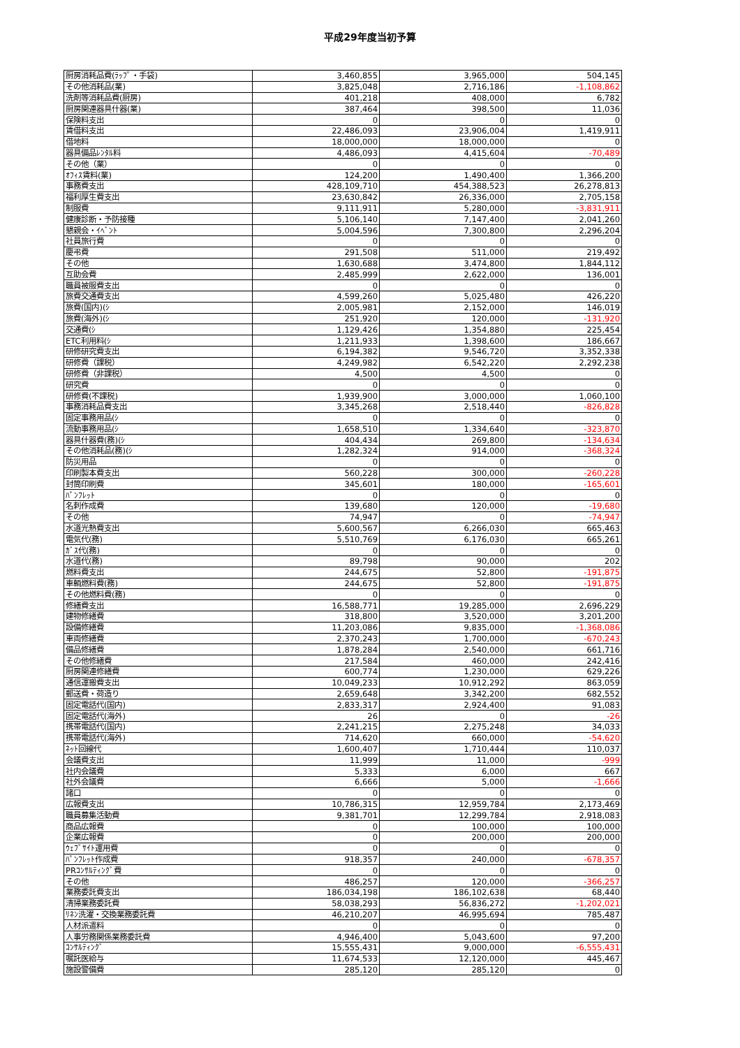平成29年度当初予算
| 厨房消耗品費(ﾗｯﾌﾟ・手袋) | 3,460,855 | 3,965,000 | 504,145 |
| その他消耗品(業) | 3,825,048 | 2,716,186 | -1,108,862 |
| 洗剤等消耗品費(厨房) | 401,218 | 408,000 | 6,782 |
| 厨房関連器具什器(業) | 387,464 | 398,500 | 11,036 |
| 保険料支出 | 0 | 0 | 0 |
| 賃借料支出 | 22,486,093 | 23,906,004 | 1,419,911 |
| 借地料 | 18,000,000 | 18,000,000 | 0 |
| 器具備品ﾚﾝﾀﾙ料 | 4,486,093 | 4,415,604 | -70,489 |
| その他（業） | 0 | 0 | 0 |
| ｵﾌｨｽ賃料(業) | 124,200 | 1,490,400 | 1,366,200 |
| 事務費支出 | 428,109,710 | 454,388,523 | 26,278,813 |
| 福利厚生費支出 | 23,630,842 | 26,336,000 | 2,705,158 |
| 制服費 | 9,111,911 | 5,280,000 | -3,831,911 |
| 健康診断・予防接種 | 5,106,140 | 7,147,400 | 2,041,260 |
| 懇親会・ｲﾍﾞﾝﾄ | 5,004,596 | 7,300,800 | 2,296,204 |
| 社員旅行費 | 0 | 0 | 0 |
| 慶弔費 | 291,508 | 511,000 | 219,492 |
| その他 | 1,630,688 | 3,474,800 | 1,844,112 |
| 互助会費 | 2,485,999 | 2,622,000 | 136,001 |
| 職員被服費支出 | 0 | 0 | 0 |
| 旅費交通費支出 | 4,599,260 | 5,025,480 | 426,220 |
| 旅費(国内)(ｼ | 2,005,981 | 2,152,000 | 146,019 |
| 旅費(海外)(ｼ | 251,920 | 120,000 | -131,920 |
| 交通費(ｼ | 1,129,426 | 1,354,880 | 225,454 |
| ETC利用料(ｼ | 1,211,933 | 1,398,600 | 186,667 |
| 研修研究費支出 | 6,194,382 | 9,546,720 | 3,352,338 |
| 研修費（課税） | 4,249,982 | 6,542,220 | 2,292,238 |
| 研修費（非課税） | 4,500 | 4,500 | 0 |
| 研究費 | 0 | 0 | 0 |
| 研修費(不課税) | 1,939,900 | 3,000,000 | 1,060,100 |
| 事務消耗品費支出 | 3,345,268 | 2,518,440 | -826,828 |
| 固定事務用品(ｼ | 0 | 0 | 0 |
| 流動事務用品(ｼ | 1,658,510 | 1,334,640 | -323,870 |
| 器具什器費(務)(ｼ | 404,434 | 269,800 | -134,634 |
| その他消耗品(務)(ｼ | 1,282,324 | 914,000 | -368,324 |
| 防災用品 | 0 | 0 | 0 |
| 印刷製本費支出 | 560,228 | 300,000 | -260,228 |
| 封筒印刷費 | 345,601 | 180,000 | -165,601 |
| ﾊﾟﾝﾌﾚｯﾄ | 0 | 0 | 0 |
| 名刺作成費 | 139,680 | 120,000 | -19,680 |
| その他 | 74,947 | 0 | -74,947 |
| 水道光熱費支出 | 5,600,567 | 6,266,030 | 665,463 |
| 電気代(務) | 5,510,769 | 6,176,030 | 665,261 |
| ｶﾞｽ代(務) | 0 | 0 | 0 |
| 水道代(務) | 89,798 | 90,000 | 202 |
| 燃料費支出 | 244,675 | 52,800 | -191,875 |
| 車輌燃料費(務) | 244,675 | 52,800 | -191,875 |
| その他燃料費(務) | 0 | 0 | 0 |
| 修繕費支出 | 16,588,771 | 19,285,000 | 2,696,229 |
| 建物修繕費 | 318,800 | 3,520,000 | 3,201,200 |
| 設備修繕費 | 11,203,086 | 9,835,000 | -1,368,086 |
| 車両修繕費 | 2,370,243 | 1,700,000 | -670,243 |
| 備品修繕費 | 1,878,284 | 2,540,000 | 661,716 |
| その他修繕費 | 217,584 | 460,000 | 242,416 |
| 厨房関連修繕費 | 600,774 | 1,230,000 | 629,226 |
| 通信運搬費支出 | 10,049,233 | 10,912,292 | 863,059 |
| 郵送費・荷造り | 2,659,648 | 3,342,200 | 682,552 |
| 固定電話代(国内) | 2,833,317 | 2,924,400 | 91,083 |
| 固定電話代(海外) | 26 | 0 | -26 |
| 携帯電話代(国内) | 2,241,215 | 2,275,248 | 34,033 |
| 携帯電話代(海外) | 714,620 | 660,000 | -54,620 |
| ﾈｯﾄ回線代 | 1,600,407 | 1,710,444 | 110,037 |
| 会議費支出 | 11,999 | 11,000 | -999 |
| 社内会議費 | 5,333 | 6,000 | 667 |
| 社外会議費 | 6,666 | 5,000 | -1,666 |
| 諸口 | 0 | 0 | 0 |
| 広報費支出 | 10,786,315 | 12,959,784 | 2,173,469 |
| 職員募集活動費 | 9,381,701 | 12,299,784 | 2,918,083 |
| 商品広報費 | 0 | 100,000 | 100,000 |
| 企業広報費 | 0 | 200,000 | 200,000 |
| ｳｪﾌﾞｻｲﾄ運用費 | 0 | 0 | 0 |
| ﾊﾟﾝﾌﾚｯﾄ作成費 | 918,357 | 240,000 | -678,357 |
| PRｺﾝｻﾙﾃｨﾝｸﾞ費 | 0 | 0 | 0 |
| その他 | 486,257 | 120,000 | -366,257 |
| 業務委託費支出 | 186,034,198 | 186,102,638 | 68,440 |
| 清掃業務委託費 | 58,038,293 | 56,836,272 | -1,202,021 |
| ﾘﾈﾝ洗濯・交換業務委託費 | 46,210,207 | 46,995,694 | 785,487 |
| 人材派遣料 | 0 | 0 | 0 |
| 人事労務関係業務委託費 | 4,946,400 | 5,043,600 | 97,200 |
| ｺﾝｻﾙﾃｨﾝｸﾞ | 15,555,431 | 9,000,000 | -6,555,431 |
| 嘱託医給与 | 11,674,533 | 12,120,000 | 445,467 |
| 施設警備費 | 285,120 | 285,120 | 0 |